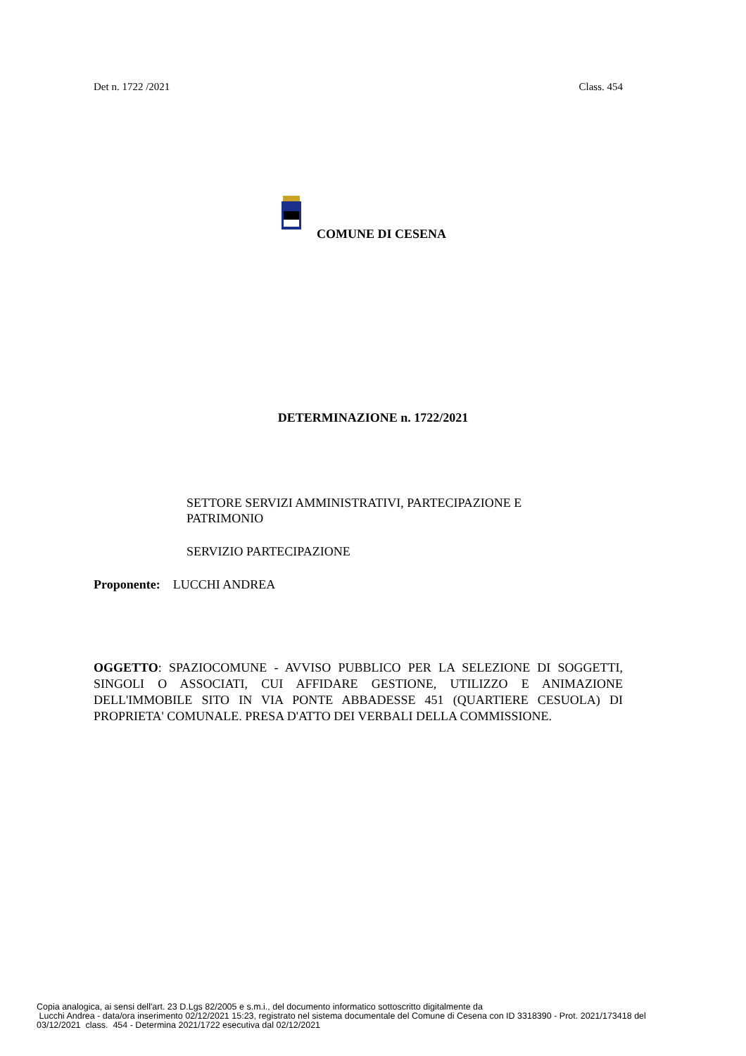Det n. 1722 /2021 Class. 454
COMUNE DI CESENA
DETERMINAZIONE n. 1722/2021
SETTORE SERVIZI AMMINISTRATIVI, PARTECIPAZIONE E PATRIMONIO
SERVIZIO PARTECIPAZIONE
Proponente: LUCCHI ANDREA
OGGETTO: SPAZIOCOMUNE - AVVISO PUBBLICO PER LA SELEZIONE DI SOGGETTI, SINGOLI O ASSOCIATI, CUI AFFIDARE GESTIONE, UTILIZZO E ANIMAZIONE DELL'IMMOBILE SITO IN VIA PONTE ABBADESSE 451 (QUARTIERE CESUOLA) DI PROPRIETA' COMUNALE. PRESA D'ATTO DEI VERBALI DELLA COMMISSIONE.
Copia analogica, ai sensi dell'art. 23 D.Lgs 82/2005 e s.m.i., del documento informatico sottoscritto digitalmente da
Lucchi Andrea - data/ora inserimento 02/12/2021 15:23, registrato nel sistema documentale del Comune di Cesena con ID 3318390 - Prot. 2021/173418 del
03/12/2021 class. 454 - Determina 2021/1722 esecutiva dal 02/12/2021